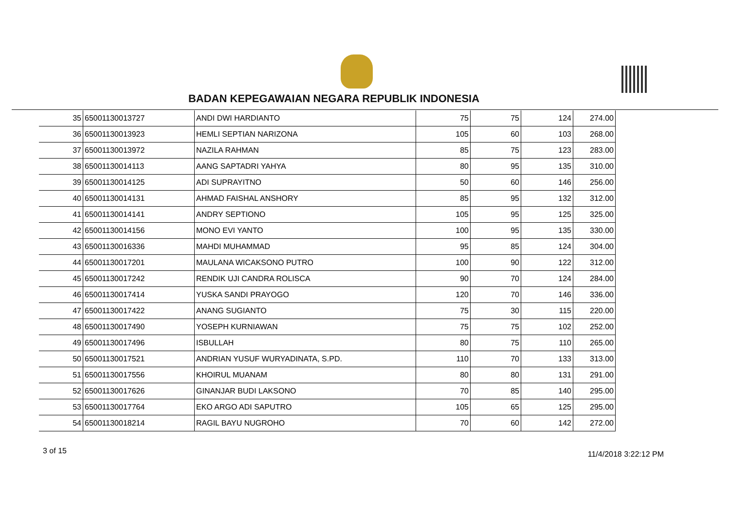BADAN KEPEGAWAIAN NEGARA REPUBLIK INDONESIA
| 35 | 65001130013727 | ANDI DWI HARDIANTO | 75 | 75 | 124 | 274.00 |
| 36 | 65001130013923 | HEMLI SEPTIAN NARIZONA | 105 | 60 | 103 | 268.00 |
| 37 | 65001130013972 | NAZILA RAHMAN | 85 | 75 | 123 | 283.00 |
| 38 | 65001130014113 | AANG SAPTADRI YAHYA | 80 | 95 | 135 | 310.00 |
| 39 | 65001130014125 | ADI SUPRAYITNO | 50 | 60 | 146 | 256.00 |
| 40 | 65001130014131 | AHMAD FAISHAL ANSHORY | 85 | 95 | 132 | 312.00 |
| 41 | 65001130014141 | ANDRY SEPTIONO | 105 | 95 | 125 | 325.00 |
| 42 | 65001130014156 | MONO EVI YANTO | 100 | 95 | 135 | 330.00 |
| 43 | 65001130016336 | MAHDI MUHAMMAD | 95 | 85 | 124 | 304.00 |
| 44 | 65001130017201 | MAULANA WICAKSONO PUTRO | 100 | 90 | 122 | 312.00 |
| 45 | 65001130017242 | RENDIK UJI CANDRA ROLISCA | 90 | 70 | 124 | 284.00 |
| 46 | 65001130017414 | YUSKA SANDI PRAYOGO | 120 | 70 | 146 | 336.00 |
| 47 | 65001130017422 | ANANG SUGIANTO | 75 | 30 | 115 | 220.00 |
| 48 | 65001130017490 | YOSEPH KURNIAWAN | 75 | 75 | 102 | 252.00 |
| 49 | 65001130017496 | ISBULLAH | 80 | 75 | 110 | 265.00 |
| 50 | 65001130017521 | ANDRIAN YUSUF WURYADINATA, S.PD. | 110 | 70 | 133 | 313.00 |
| 51 | 65001130017556 | KHOIRUL MUANAM | 80 | 80 | 131 | 291.00 |
| 52 | 65001130017626 | GINANJAR BUDI LAKSONO | 70 | 85 | 140 | 295.00 |
| 53 | 65001130017764 | EKO ARGO ADI SAPUTRO | 105 | 65 | 125 | 295.00 |
| 54 | 65001130018214 | RAGIL BAYU NUGROHO | 70 | 60 | 142 | 272.00 |
3 of 15 11/4/2018 3:22:12 PM